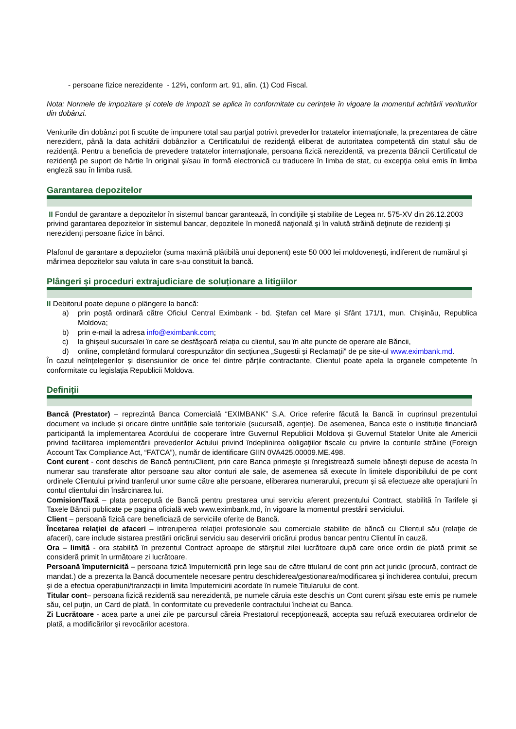- persoane fizice nerezidente - 12%, conform art. 91, alin. (1) Cod Fiscal.
Nota: Normele de impozitare și cotele de impozit se aplica în conformitate cu cerințele în vigoare la momentul achitării veniturilor din dobânzi.
Veniturile din dobânzi pot fi scutite de impunere total sau parţial potrivit prevederilor tratatelor internaţionale, la prezentarea de către nerezident, până la data achitării dobânzilor a Certificatului de rezidenţă eliberat de autoritatea competentă din statul său de rezidenţă. Pentru a beneficia de prevedere tratatelor internaţionale, persoana fizică nerezidentă, va prezenta Băncii Certificatul de rezidenţă pe suport de hârtie în original şi/sau în formă electronică cu traducere în limba de stat, cu excepţia celui emis în limba engleză sau în limba rusă.
Garantarea depozitelor
II Fondul de garantare a depozitelor în sistemul bancar garantează, în condiţiile şi stabilite de Legea nr. 575-XV din 26.12.2003 privind garantarea depozitelor în sistemul bancar, depozitele în monedă naţională şi în valută străină deţinute de rezidenţi şi nerezidenţi persoane fizice în bănci.
Plafonul de garantare a depozitelor (suma maximă plătibilă unui deponent) este 50 000 lei moldoveneşti, indiferent de numărul şi mărimea depozitelor sau valuta în care s-au constituit la bancă.
Plângeri și proceduri extrajudiciare de soluționare a litigiilor
II Debitorul poate depune o plângere la bancă:
a) prin poștă ordinară către Oficiul Central Eximbank - bd. Ștefan cel Mare și Sfânt 171/1, mun. Chișinău, Republica Moldova;
b) prin e-mail la adresa info@eximbank.com;
c) la ghișeul sucursalei în care se desfășoară relația cu clientul, sau în alte puncte de operare ale Băncii,
d) online, completând formularul corespunzător din secțiunea „Sugestii și Reclamaţii” de pe site-ul www.eximbank.md.
În cazul neînțelegerilor și disensiunilor de orice fel dintre părţile contractante, Clientul poate apela la organele competente în conformitate cu legislaţia Republicii Moldova.
Definiții
Bancă (Prestator) – reprezintă Banca Comercială “EXIMBANK” S.A. Orice referire făcută la Bancă în cuprinsul prezentului document va include și oricare dintre unitățile sale teritoriale (sucursală, agenție). De asemenea, Banca este o instituție financiară participantă la implementarea Acordului de cooperare între Guvernul Republicii Moldova şi Guvernul Statelor Unite ale Americii privind facilitarea implementării prevederilor Actului privind îndeplinirea obligaţiilor fiscale cu privire la conturile străine (Foreign Account Tax Compliance Act, “FATCA”), număr de identificare GIIN 0VA425.00009.ME.498.
Cont curent - cont deschis de Bancă pentruClient, prin care Banca primește și înregistrează sumele bănești depuse de acesta în numerar sau transferate altor persoane sau altor conturi ale sale, de asemenea să execute în limitele disponibilului de pe cont ordinele Clientului privind tranferul unor sume către alte persoane, eliberarea numerarului, precum și să efectueze alte operațiuni în contul clientului din însărcinarea lui.
Comision/Taxă – plata percepută de Bancă pentru prestarea unui serviciu aferent prezentului Contract, stabilită în Tarifele şi Taxele Băncii publicate pe pagina oficială web www.eximbank.md, în vigoare la momentul prestării serviciului.
Client – persoană fizică care beneficiază de serviciile oferite de Bancă.
Încetarea relaţiei de afaceri – intreruperea relaţiei profesionale sau comerciale stabilite de băncă cu Clientul său (relaţie de afaceri), care include sistarea prestării oricărui serviciu sau deservirii oricărui produs bancar pentru Clientul în cauză.
Ora – limită - ora stabilită în prezentul Contract aproape de sfârşitul zilei lucrătoare după care orice ordin de plată primit se consideră primit în următoare zi lucrătoare.
Persoană împuternicită – persoana fizică împuternicită prin lege sau de către titularul de cont prin act juridic (procură, contract de mandat.) de a prezenta la Bancă documentele necesare pentru deschiderea/gestionarea/modificarea şi închiderea contului, precum și de a efectua operațiuni/tranzacții in limita împuternicirii acordate în numele Titularului de cont.
Titular cont– persoana fizică rezidentă sau nerezidentă, pe numele căruia este deschis un Cont curent și/sau este emis pe numele său, cel puţin, un Card de plată, în conformitate cu prevederile contractului încheiat cu Banca.
Zi Lucrătoare - acea parte a unei zile pe parcursul căreia Prestatorul recepţionează, accepta sau refuză executarea ordinelor de plată, a modificărilor şi revocărilor acestora.